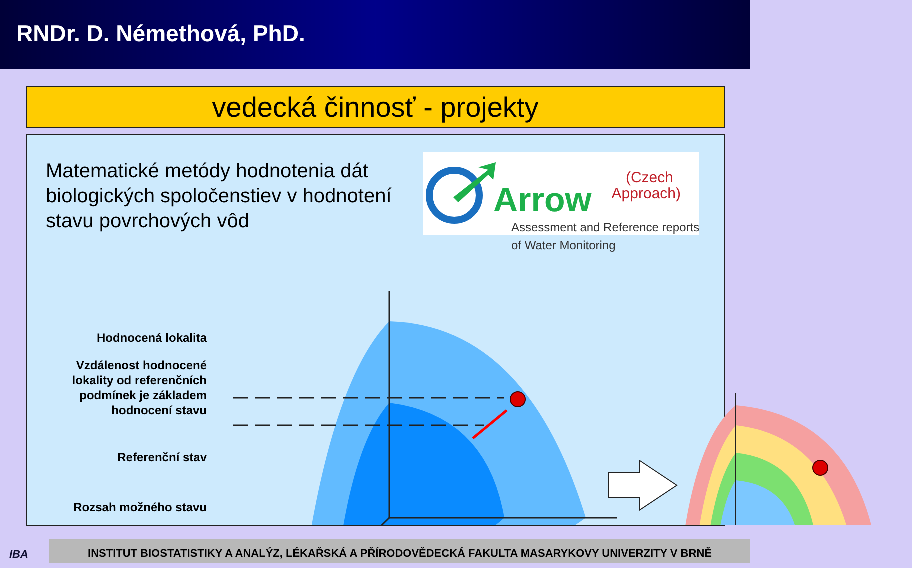RNDr. D. Némethová, PhD.
vedecká činnosť - projekty
Matematické metódy hodnotenia dát biologických spoločenstiev v hodnotení stavu povrchových vôd
Arrow
(Czech
Approach)
Assessment and Reference reports
of Water Monitoring
Hodnocená lokalita
Vzdálenost hodnocené lokality od referenčních podmínek je základem hodnocení stavu
Referenční stav
Rozsah možného stavu
IBA
INSTITUT BIOSTATISTIKY A ANALÝZ, LÉKAŘSKÁ A PŘÍRODOVĚDECKÁ FAKULTA MASARYKOVY UNIVERZITY V BRNĚ